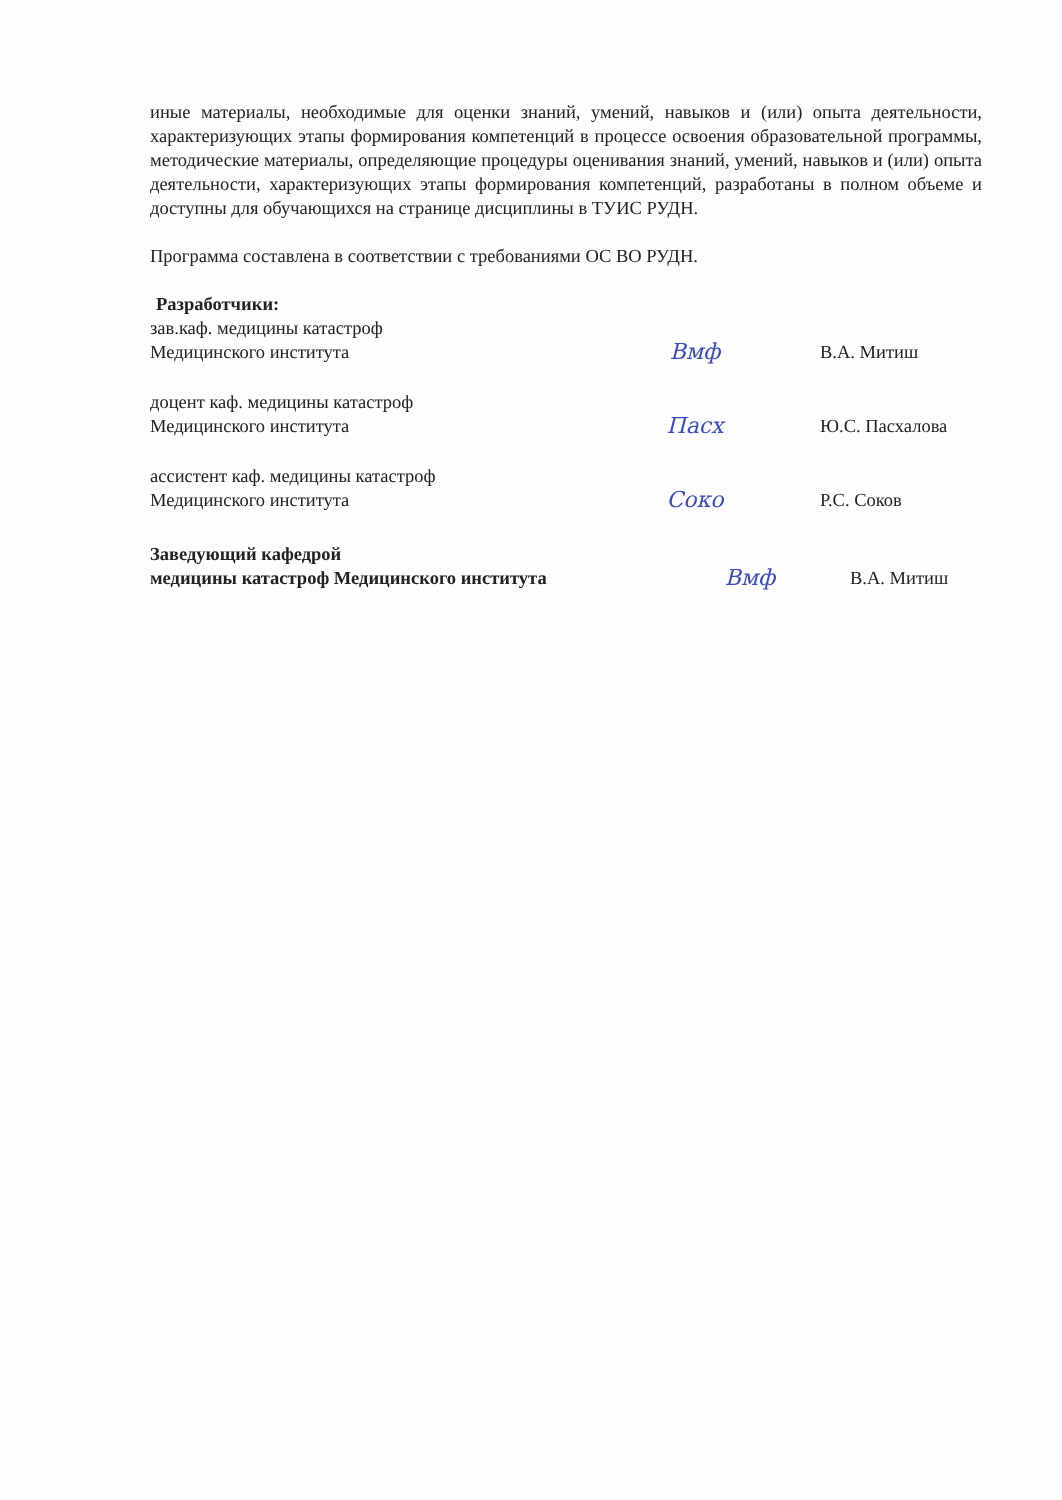иные материалы, необходимые для оценки знаний, умений, навыков и (или) опыта деятельности, характеризующих этапы формирования компетенций в процессе освоения образовательной программы, методические материалы, определяющие процедуры оценивания знаний, умений, навыков и (или) опыта деятельности, характеризующих этапы формирования компетенций, разработаны в полном объеме и доступны для обучающихся на странице дисциплины в ТУИС РУДН.
Программа составлена в соответствии с требованиями ОС ВО РУДН.
Разработчики:
зав.каф. медицины катастроф
Медицинского института
Вмф
В.А. Митиш
доцент каф. медицины катастроф
Медицинского института
Пасх
Ю.С. Пасхалова
ассистент каф. медицины катастроф
Медицинского института
Соко
Р.С. Соков
Заведующий кафедрой
медицины катастроф Медицинского института
Вмф
В.А. Митиш